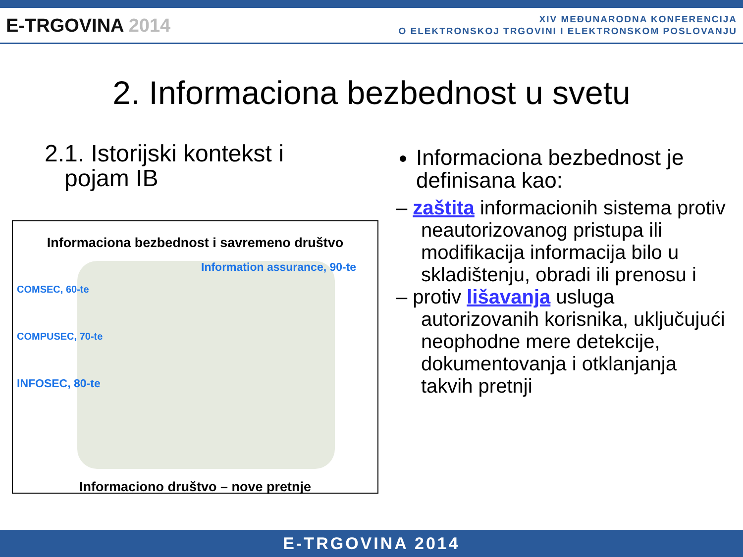E-TRGOVINA 2014
XIV MEĐUNARODNA KONFERENCIJA
O ELEKTRONSKOJ TRGOVINI I ELEKTRONSKOM POSLOVANJU
2. Informaciona bezbednost u svetu
2.1. Istorijski kontekst i
pojam IB
Informaciona bezbednost i savremeno društvo
Information assurance, 90-te
COMSEC, 60-te
COMPUSEC, 70-te
INFOSEC, 80-te
Informaciono društvo – nove pretnje
Informaciona bezbednost je definisana kao:
– zaštita informacionih sistema protiv neautorizovanog pristupa ili modifikacija informacija bilo u skladištenju, obradi ili prenosu i
– protiv lišavanja usluga autorizovanih korisnika, uključujući neophodne mere detekcije, dokumentovanja i otklanjanja takvih pretnji
E-TRGOVINA 2014